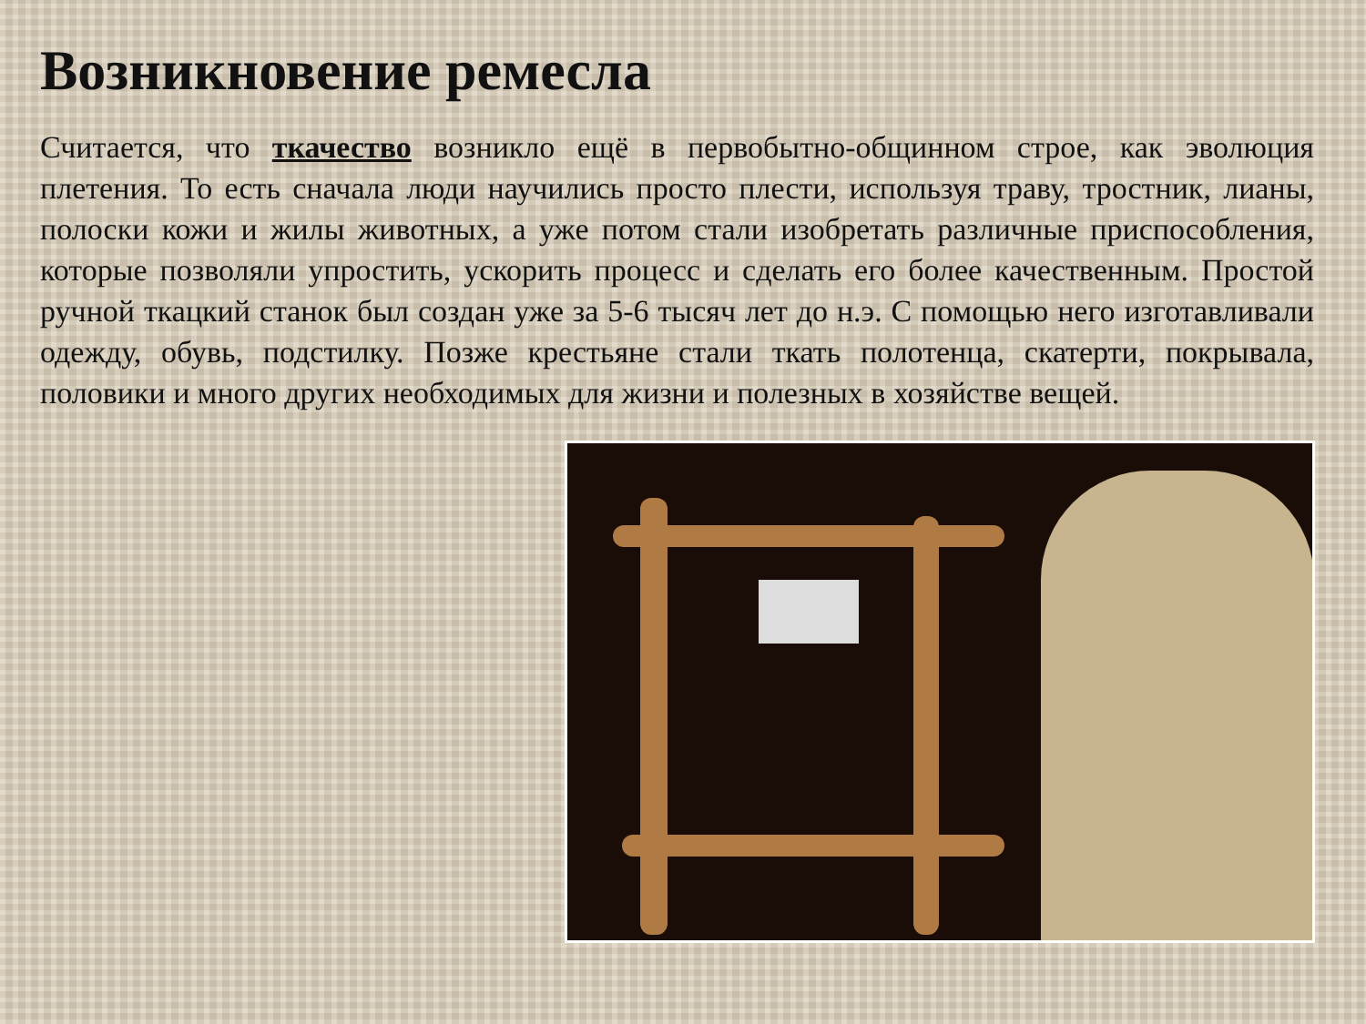Возникновение ремесла
Считается, что ткачество возникло ещё в первобытно-общинном строе, как эволюция плетения. То есть сначала люди научились просто плести, используя траву, тростник, лианы, полоски кожи и жилы животных, а уже потом стали изобретать различные приспособления, которые позволяли упростить, ускорить процесс и сделать его более качественным. Простой ручной ткацкий станок был создан уже за 5-6 тысяч лет до н.э. С помощью него изготавливали одежду, обувь, подстилку. Позже крестьяне стали ткать полотенца, скатерти, покрывала, половики и много других необходимых для жизни и полезных в хозяйстве вещей.